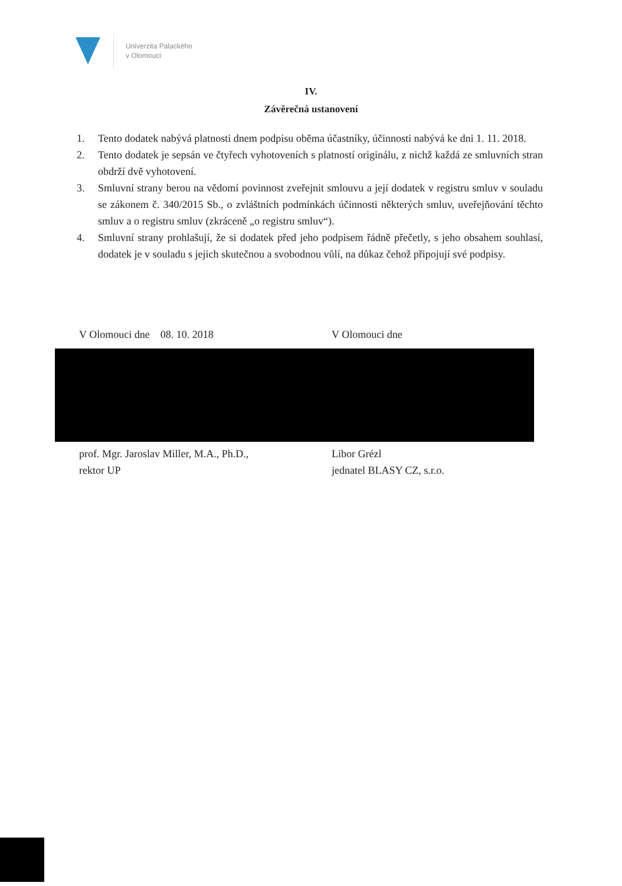Univerzita Palackého
v Olomouci
IV.
Závěrečná ustanovení
1. Tento dodatek nabývá platnosti dnem podpisu oběma účastníky, účinnosti nabývá ke dni 1. 11. 2018.
2. Tento dodatek je sepsán ve čtyřech vyhotoveních s platností originálu, z nichž každá ze smluvních stran obdrží dvě vyhotovení.
3. Smluvní strany berou na vědomí povinnost zveřejnit smlouvu a její dodatek v registru smluv v souladu se zákonem č. 340/2015 Sb., o zvláštních podmínkách účinnosti některých smluv, uveřejňování těchto smluv a o registru smluv (zkráceně „o registru smluv“).
4. Smluvní strany prohlašují, že si dodatek před jeho podpisem řádně přečetly, s jeho obsahem souhlasí, dodatek je v souladu s jejich skutečnou a svobodnou vůlí, na důkaz čehož připojují své podpisy.
V Olomouci dne 08. 10. 2018 V Olomouci dne
prof. Mgr. Jaroslav Miller, M.A., Ph.D.,
rektor UP
Libor Grézl
jednatel BLASY CZ, s.r.o.